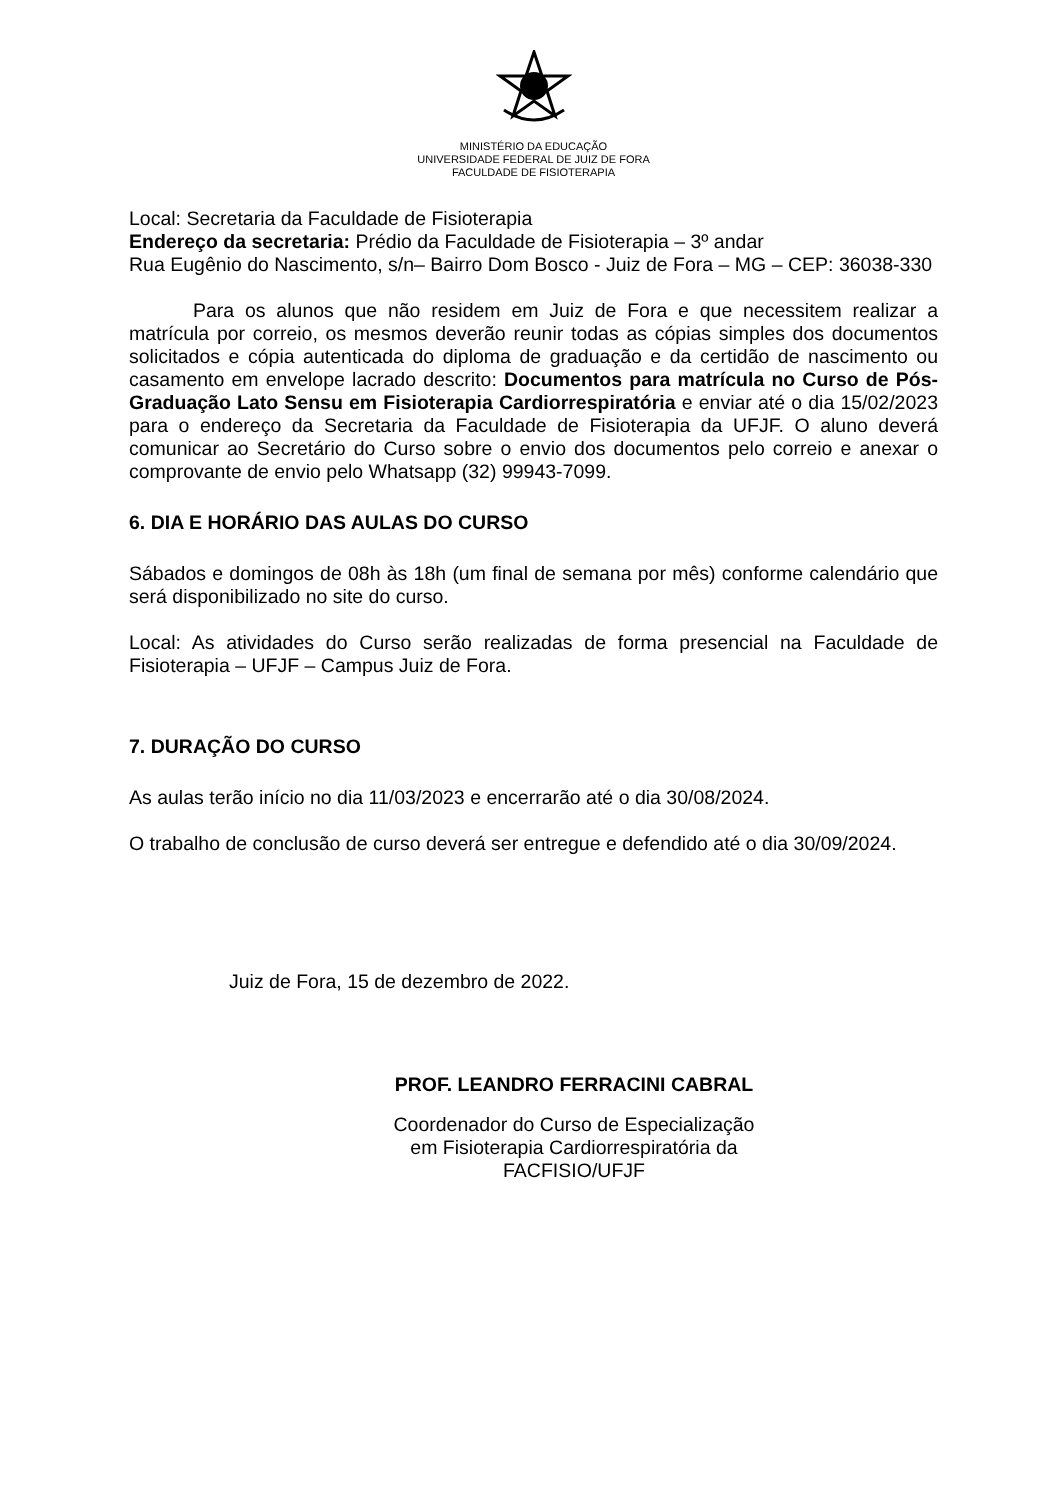MINISTÉRIO DA EDUCAÇÃO
UNIVERSIDADE FEDERAL DE JUIZ DE FORA
FACULDADE DE FISIOTERAPIA
Local: Secretaria da Faculdade de Fisioterapia
Endereço da secretaria: Prédio da Faculdade de Fisioterapia – 3º andar
Rua Eugênio do Nascimento, s/n– Bairro Dom Bosco - Juiz de Fora – MG – CEP: 36038-330
Para os alunos que não residem em Juiz de Fora e que necessitem realizar a matrícula por correio, os mesmos deverão reunir todas as cópias simples dos documentos solicitados e cópia autenticada do diploma de graduação e da certidão de nascimento ou casamento em envelope lacrado descrito: Documentos para matrícula no Curso de Pós-Graduação Lato Sensu em Fisioterapia Cardiorrespiratória e enviar até o dia 15/02/2023 para o endereço da Secretaria da Faculdade de Fisioterapia da UFJF. O aluno deverá comunicar ao Secretário do Curso sobre o envio dos documentos pelo correio e anexar o comprovante de envio pelo Whatsapp (32) 99943-7099.
6. DIA E HORÁRIO DAS AULAS DO CURSO
Sábados e domingos de 08h às 18h (um final de semana por mês) conforme calendário que será disponibilizado no site do curso.
Local: As atividades do Curso serão realizadas de forma presencial na Faculdade de Fisioterapia – UFJF – Campus Juiz de Fora.
7. DURAÇÃO DO CURSO
As aulas terão início no dia 11/03/2023 e encerrarão até o dia 30/08/2024.
O trabalho de conclusão de curso deverá ser entregue e defendido até o dia 30/09/2024.
Juiz de Fora, 15 de dezembro de 2022.
PROF. LEANDRO FERRACINI CABRAL
Coordenador do Curso de Especialização
em Fisioterapia Cardiorrespiratória da
FACFISIO/UFJF